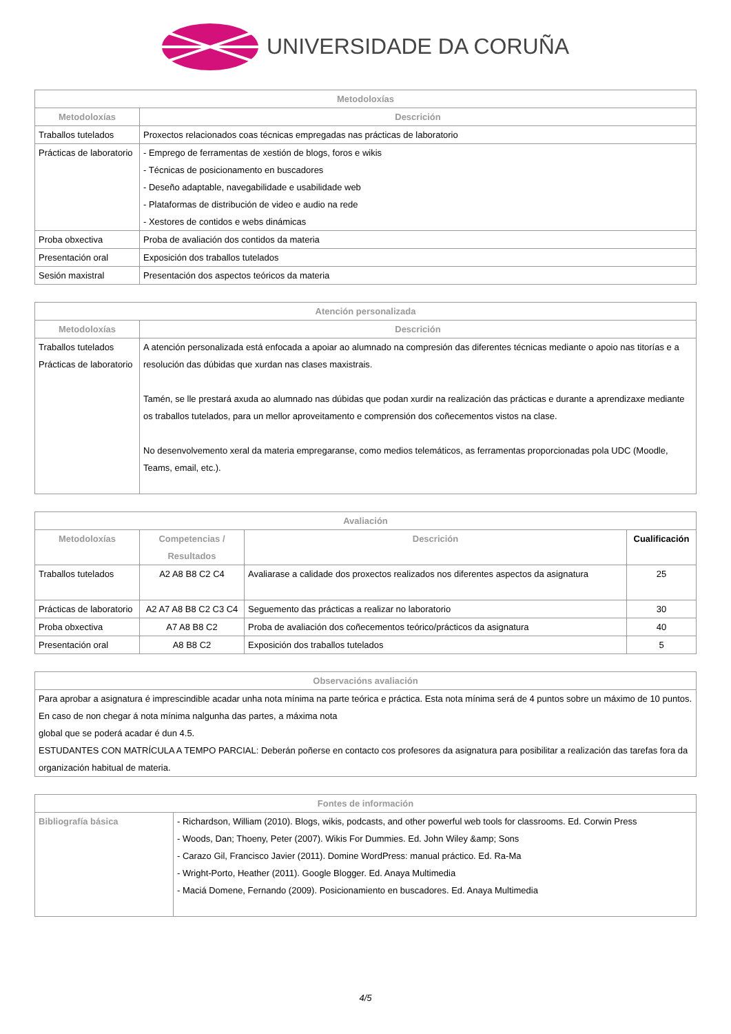UNIVERSIDADE DA CORUÑA
| Metodoloxías | |
| --- | --- |
| Metodoloxías | Descrición |
| Traballos tutelados | Proxectos relacionados coas técnicas empregadas nas prácticas de laboratorio |
| Prácticas de laboratorio | - Emprego de ferramentas de xestión de blogs, foros e wikis - Técnicas de posicionamento en buscadores - Deseño adaptable, navegabilidade e usabilidade web - Plataformas de distribución de video e audio na rede - Xestores de contidos e webs dinámicas |
| Proba obxectiva | Proba de avaliación dos contidos da materia |
| Presentación oral | Exposición dos traballos tutelados |
| Sesión maxistral | Presentación dos aspectos teóricos da materia |
| Atención personalizada | |
| --- | --- |
| Metodoloxías | Descrición |
| Traballos tutelados Prácticas de laboratorio | A atención personalizada está enfocada a apoiar ao alumnado na compresión das diferentes técnicas mediante o apoio nas titorías e a resolución das dúbidas que xurdan nas clases maxistrais. Tamén, se lle prestará axuda ao alumnado nas dúbidas que podan xurdir na realización das prácticas e durante a aprendizaxe mediante os traballos tutelados, para un mellor aproveitamento e comprensión dos coñecementos vistos na clase. No desenvolvemento xeral da materia empregaranse, como medios telemáticos, as ferramentas proporcionadas pola UDC (Moodle, Teams, email, etc.). |
| Avaliación | | | |
| --- | --- | --- | --- |
| Metodoloxías | Competencias / Resultados | Descrición | Cualificación |
| Traballos tutelados | A2 A8 B8 C2 C4 | Avaliarase a calidade dos proxectos realizados nos diferentes aspectos da asignatura | 25 |
| Prácticas de laboratorio | A2 A7 A8 B8 C2 C3 C4 | Seguemento das prácticas a realizar no laboratorio | 30 |
| Proba obxectiva | A7 A8 B8 C2 | Proba de avaliación dos coñecementos teórico/prácticos da asignatura | 40 |
| Presentación oral | A8 B8 C2 | Exposición dos traballos tutelados | 5 |
| Observacións avaliación |
| --- |
| Para aprobar a asignatura é imprescindible acadar unha nota mínima na parte teórica e práctica. Esta nota mínima será de 4 puntos sobre un máximo de 10 puntos. En caso de non chegar á nota mínima nalgunha das partes, a máxima nota global que se poderá acadar é dun 4.5. ESTUDANTES CON MATRÍCULA A TEMPO PARCIAL: Deberán poñerse en contacto cos profesores da asignatura para posibilitar a realización das tarefas fora da organización habitual de materia. |
| Fontes de información | |
| --- | --- |
| Bibliografía básica | - Richardson, William (2010). Blogs, wikis, podcasts, and other powerful web tools for classrooms. Ed. Corwin Press - Woods, Dan; Thoeny, Peter (2007). Wikis For Dummies. Ed. John Wiley &amp; Sons - Carazo Gil, Francisco Javier (2011). Domine WordPress: manual práctico. Ed. Ra-Ma - Wright-Porto, Heather (2011). Google Blogger. Ed. Anaya Multimedia - Maciá Domene, Fernando (2009). Posicionamiento en buscadores. Ed. Anaya Multimedia |
4/5